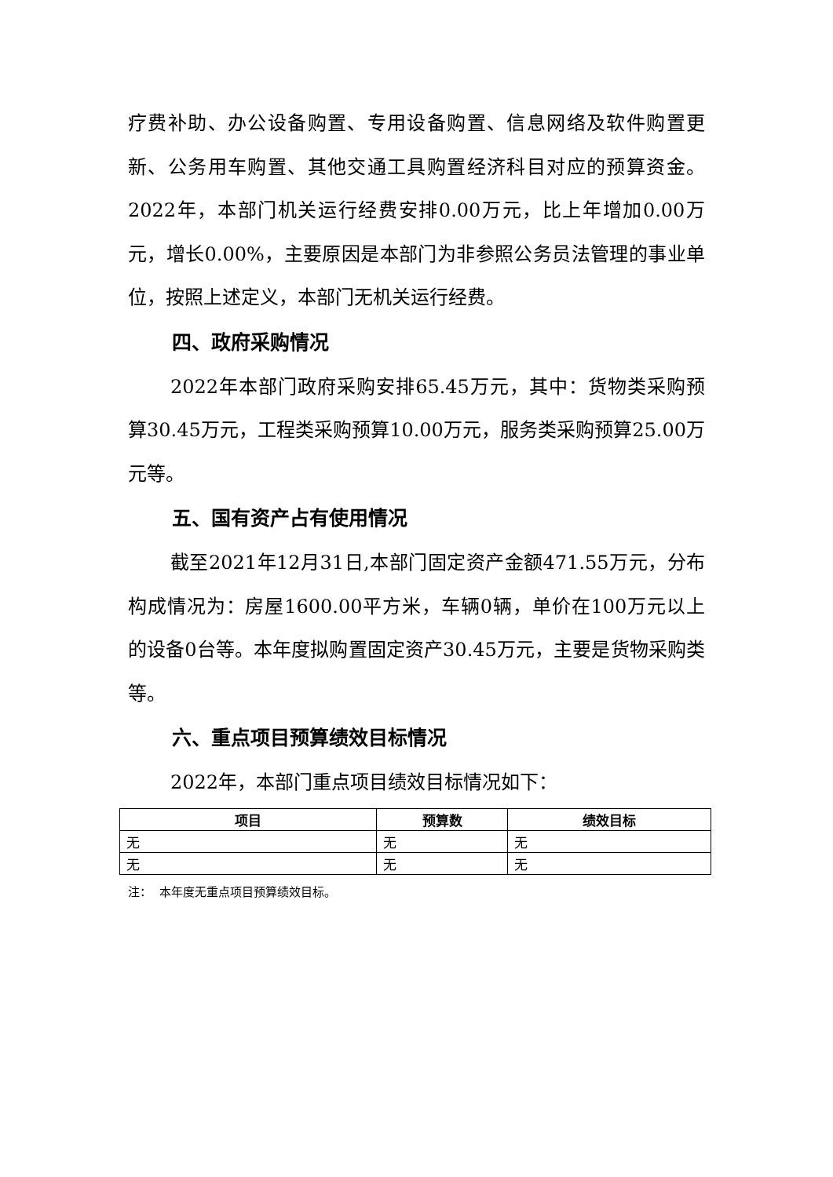疗费补助、办公设备购置、专用设备购置、信息网络及软件购置更新、公务用车购置、其他交通工具购置经济科目对应的预算资金。2022年，本部门机关运行经费安排0.00万元，比上年增加0.00万元，增长0.00%，主要原因是本部门为非参照公务员法管理的事业单位，按照上述定义，本部门无机关运行经费。
四、政府采购情况
2022年本部门政府采购安排65.45万元，其中：货物类采购预算30.45万元，工程类采购预算10.00万元，服务类采购预算25.00万元等。
五、国有资产占有使用情况
截至2021年12月31日,本部门固定资产金额471.55万元，分布构成情况为：房屋1600.00平方米，车辆0辆，单价在100万元以上的设备0台等。本年度拟购置固定资产30.45万元，主要是货物采购类 等。
六、重点项目预算绩效目标情况
2022年，本部门重点项目绩效目标情况如下：
| 项目 | 预算数 | 绩效目标 |
| --- | --- | --- |
| 无 | 无 | 无 |
| 无 | 无 | 无 |
注： 本年度无重点项目预算绩效目标。